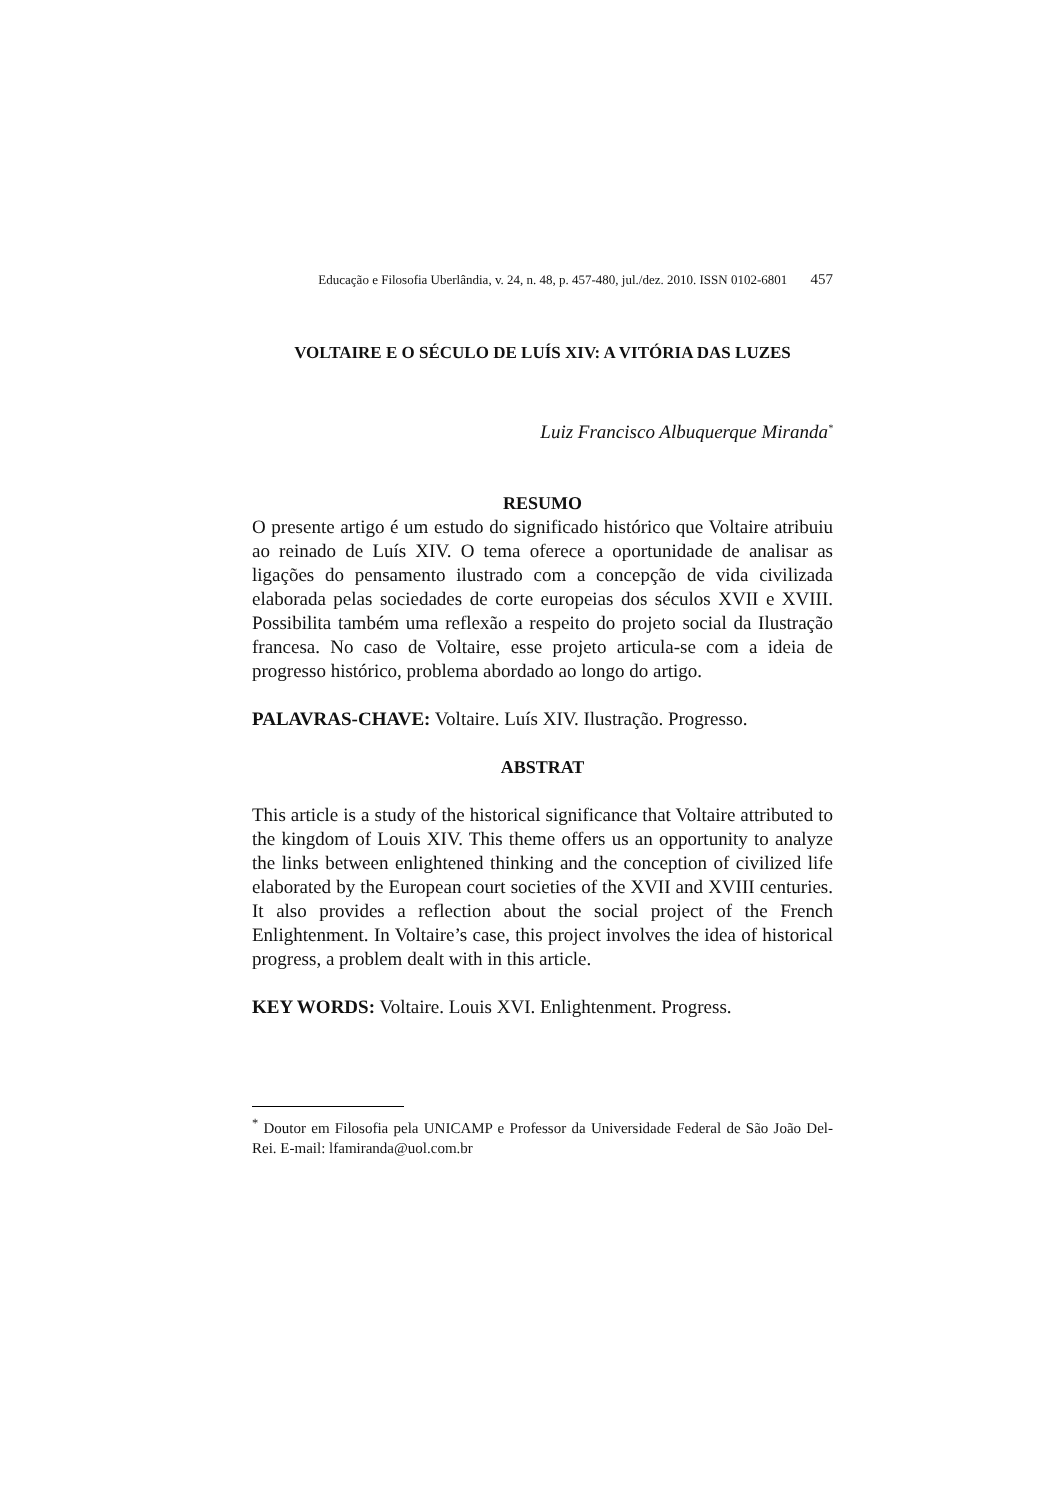Educação e Filosofia Uberlândia, v. 24, n. 48, p. 457-480, jul./dez. 2010. ISSN 0102-6801 457
VOLTAIRE E O SÉCULO DE LUÍS XIV: A VITÓRIA DAS LUZES
Luiz Francisco Albuquerque Miranda<sup>*</sup>
RESUMO
O presente artigo é um estudo do significado histórico que Voltaire atribuiu ao reinado de Luís XIV. O tema oferece a oportunidade de analisar as ligações do pensamento ilustrado com a concepção de vida civilizada elaborada pelas sociedades de corte europeias dos séculos XVII e XVIII. Possibilita também uma reflexão a respeito do projeto social da Ilustração francesa. No caso de Voltaire, esse projeto articula-se com a ideia de progresso histórico, problema abordado ao longo do artigo.
PALAVRAS-CHAVE: Voltaire. Luís XIV. Ilustração. Progresso.
ABSTRAT
This article is a study of the historical significance that Voltaire attributed to the kingdom of Louis XIV. This theme offers us an opportunity to analyze the links between enlightened thinking and the conception of civilized life elaborated by the European court societies of the XVII and XVIII centuries. It also provides a reflection about the social project of the French Enlightenment. In Voltaire’s case, this project involves the idea of historical progress, a problem dealt with in this article.
KEY WORDS: Voltaire. Louis XVI. Enlightenment. Progress.
<sup>*</sup> Doutor em Filosofia pela UNICAMP e Professor da Universidade Federal de São João Del-Rei. E-mail: lfamiranda@uol.com.br